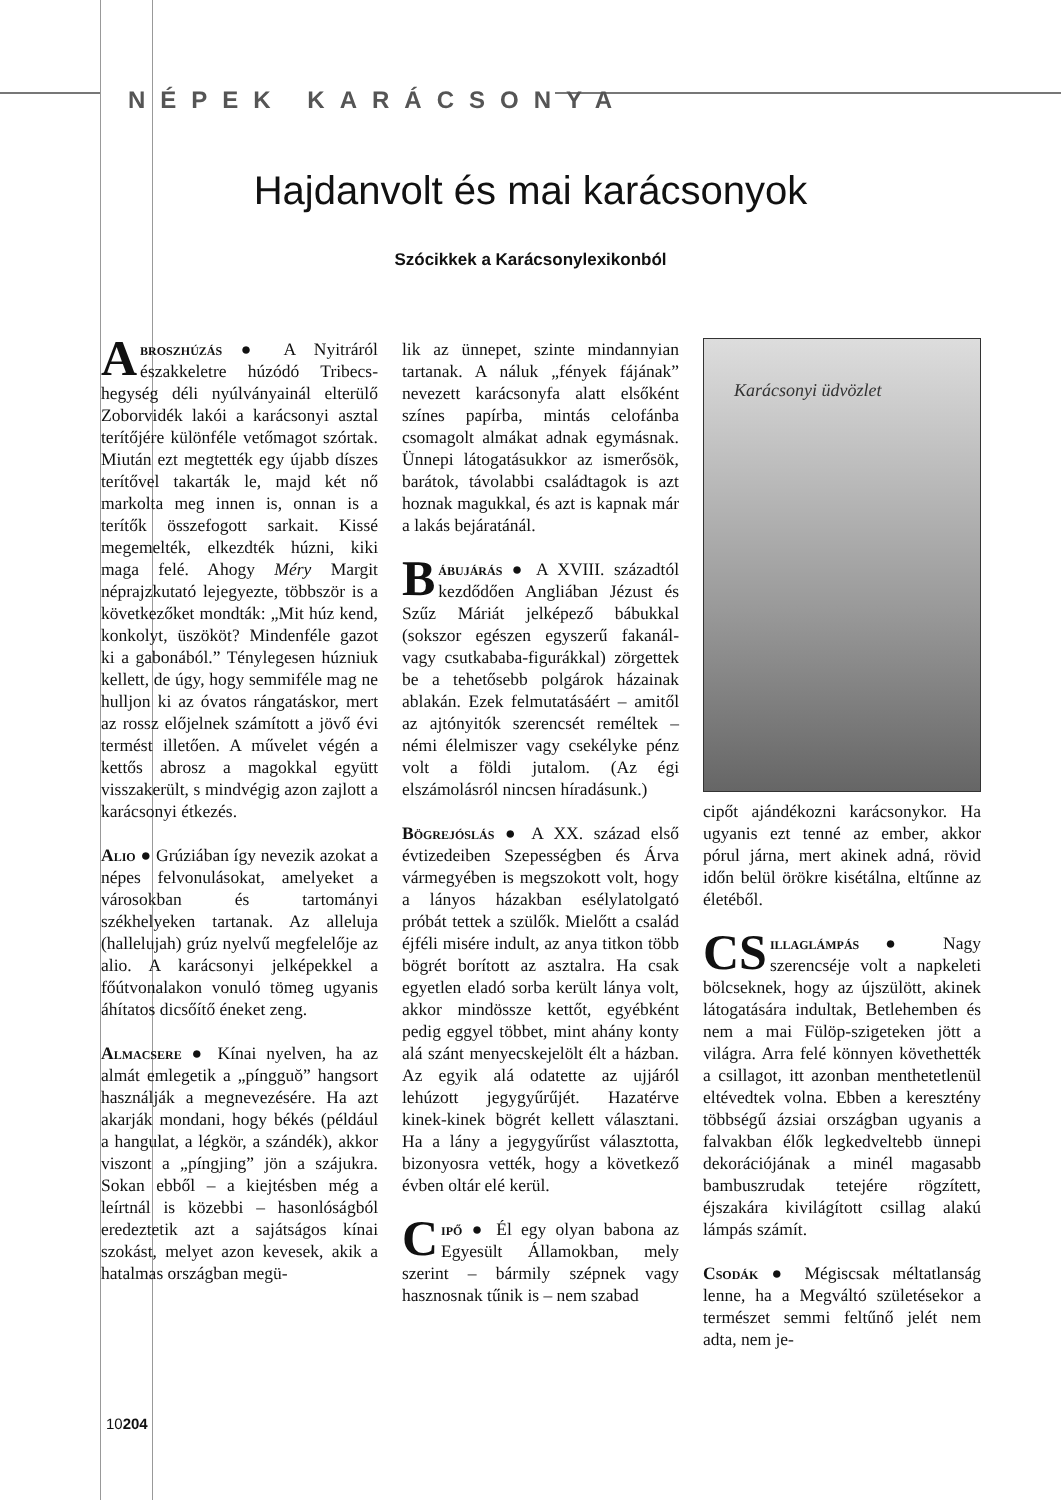NÉPEK KARÁCSONYA
Hajdanvolt és mai karácsonyok
Szócikkek a Karácsonylexikonból
Abroszhúzás ● A Nyitráról északkeletre húzódó Tribecs-hegység déli nyúlványainál elterülő Zoborvidék lakói a karácsonyi asztal terítőjére különféle vetőmagot szórtak. Miután ezt megtették egy újabb díszes terítővel takarták le, majd két nő markolta meg innen is, onnan is a terítők összefogott sarkait. Kissé megemelték, elkezdték húzni, kiki maga felé. Ahogy Méry Margit néprajzkutató lejegyezte, többször is a következőket mondták: „Mit húz kend, konkolyt, üszököt? Mindenféle gazot ki a gabonából.” Ténylegesen húzniuk kellett, de úgy, hogy semmiféle mag ne hulljon ki az óvatos rángatáskor, mert az rossz előjelnek számított a jövő évi termést illetően. A művelet végén a kettős abrosz a magokkal együtt visszakerült, s mindvégig azon zajlott a karácsonyi étkezés.
Alio ● Grúziában így nevezik azokat a népes felvonulásokat, amelyeket a városokban és tartományi székhelyeken tartanak. Az alleluja (hallelujah) grúz nyelvű megfelelője az alio. A karácsonyi jelképekkel a főútvonalakon vonuló tömeg ugyanis áhítatos dicsőítő éneket zeng.
Almacsere ● Kínai nyelven, ha az almát emlegetik a „píngguŏ” hangsort használják a megnevezésére. Ha azt akarják mondani, hogy békés (például a hangulat, a légkör, a szándék), akkor viszont a „píngjing” jön a szájukra. Sokan ebből – a kiejtésben még a leírtnál is közebbi – hasonlóságból eredeztetik azt a sajátságos kínai szokást, melyet azon kevesek, akik a hatalmas országban megü-
lik az ünnepet, szinte mindannyian tartanak. A náluk „fények fájának” nevezett karácsonyfa alatt elsőként színes papírba, mintás celofánba csomagolt almákat adnak egymásnak. Ünnepi látogatásukkor az ismerősök, barátok, távolabbi családtagok is azt hoznak magukkal, és azt is kapnak már a lakás bejáratánál.
Bábujárás ● A XVIII. századtól kezdődően Angliában Jézust és Szűz Máriát jelképező bábukkal (sokszor egészen egyszerű fakanál- vagy csutkababa-figurákkal) zörgettek be a tehetősebb polgárok házainak ablakán. Ezek felmutatásáért – amitől az ajtónyitók szerencsét reméltek – némi élelmiszer vagy csekélyke pénz volt a földi jutalom. (Az égi elszámolásról nincsen híradásunk.)
Bögrejóslás ● A XX. század első évtizedeiben Szepességben és Árva vármegyében is megszokott volt, hogy a lányos házakban esélylatolgató próbát tettek a szülők. Mielőtt a család éjféli misére indult, az anya titkon több bögrét borított az asztalra. Ha csak egyetlen eladó sorba került lánya volt, akkor mindössze kettőt, egyébként pedig eggyel többet, mint ahány konty alá szánt menyecskejelölt élt a házban. Az egyik alá odatette az ujjáról lehúzott jegygyűrűjét. Hazatérve kinek-kinek bögrét kellett választani. Ha a lány a jegygyűrűst választotta, bizonyosra vették, hogy a következő évben oltár elé kerül.
Cipő ● Él egy olyan babona az Egyesült Államokban, mely szerint – bármily szépnek vagy hasznosnak tűnik is – nem szabad
Karácsonyi üdvözlet
cipőt ajándékozni karácsonykor. Ha ugyanis ezt tenné az ember, akkor pórul járna, mert akinek adná, rövid időn belül örökre kisétálna, eltűnne az életéből.
CS illaglámpás ● Nagy szerencséje volt a napkeleti bölcseknek, hogy az újszülött, akinek látogatására indultak, Betlehemben és nem a mai Fülöp-szigeteken jött a világra. Arra felé könnyen követhették a csillagot, itt azonban menthetetlenül eltévedtek volna. Ebben a keresztény többségű ázsiai országban ugyanis a falvakban élők legkedveltebb ünnepi dekorációjának a minél magasabb bambuszrudak tetejére rögzített, éjszakára kivilágított csillag alakú lámpás számít.
Csodák ● Mégiscsak méltatlanság lenne, ha a Megváltó születésekor a természet semmi feltűnő jelét nem adta, nem je-
10204